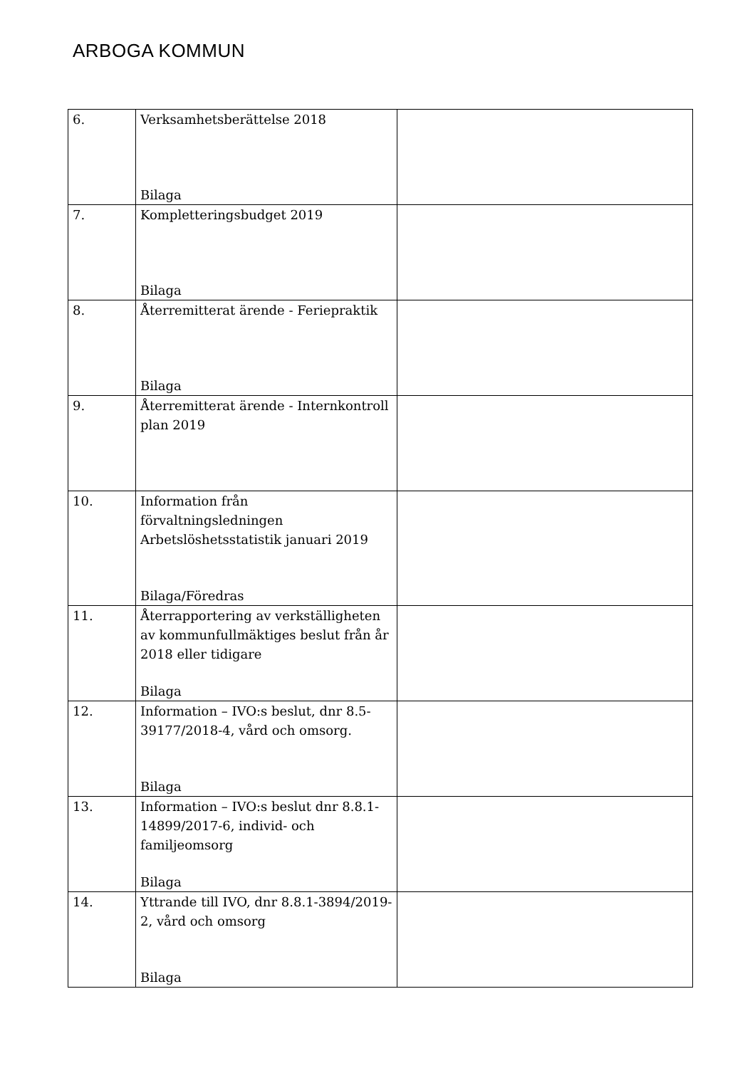ARBOGA KOMMUN
| 6. | Verksamhetsberättelse 2018 Bilaga | |
| 7. | Kompletteringsbudget 2019 Bilaga | |
| 8. | Återremitterat ärende - Feriepraktik Bilaga | |
| 9. | Återremitterat ärende - Internkontroll plan 2019 | |
| 10. | Information från förvaltningsledningen Arbetslöshetsstatistik januari 2019 Bilaga/Föredras | |
| 11. | Återrapportering av verkställigheten av kommunfullmäktiges beslut från år 2018 eller tidigare Bilaga | |
| 12. | Information – IVO:s beslut, dnr 8.5-39177/2018-4, vård och omsorg. Bilaga | |
| 13. | Information – IVO:s beslut dnr 8.8.1-14899/2017-6, individ- och familjeomsorg Bilaga | |
| 14. | Yttrande till IVO, dnr 8.8.1-3894/2019-2, vård och omsorg Bilaga | |